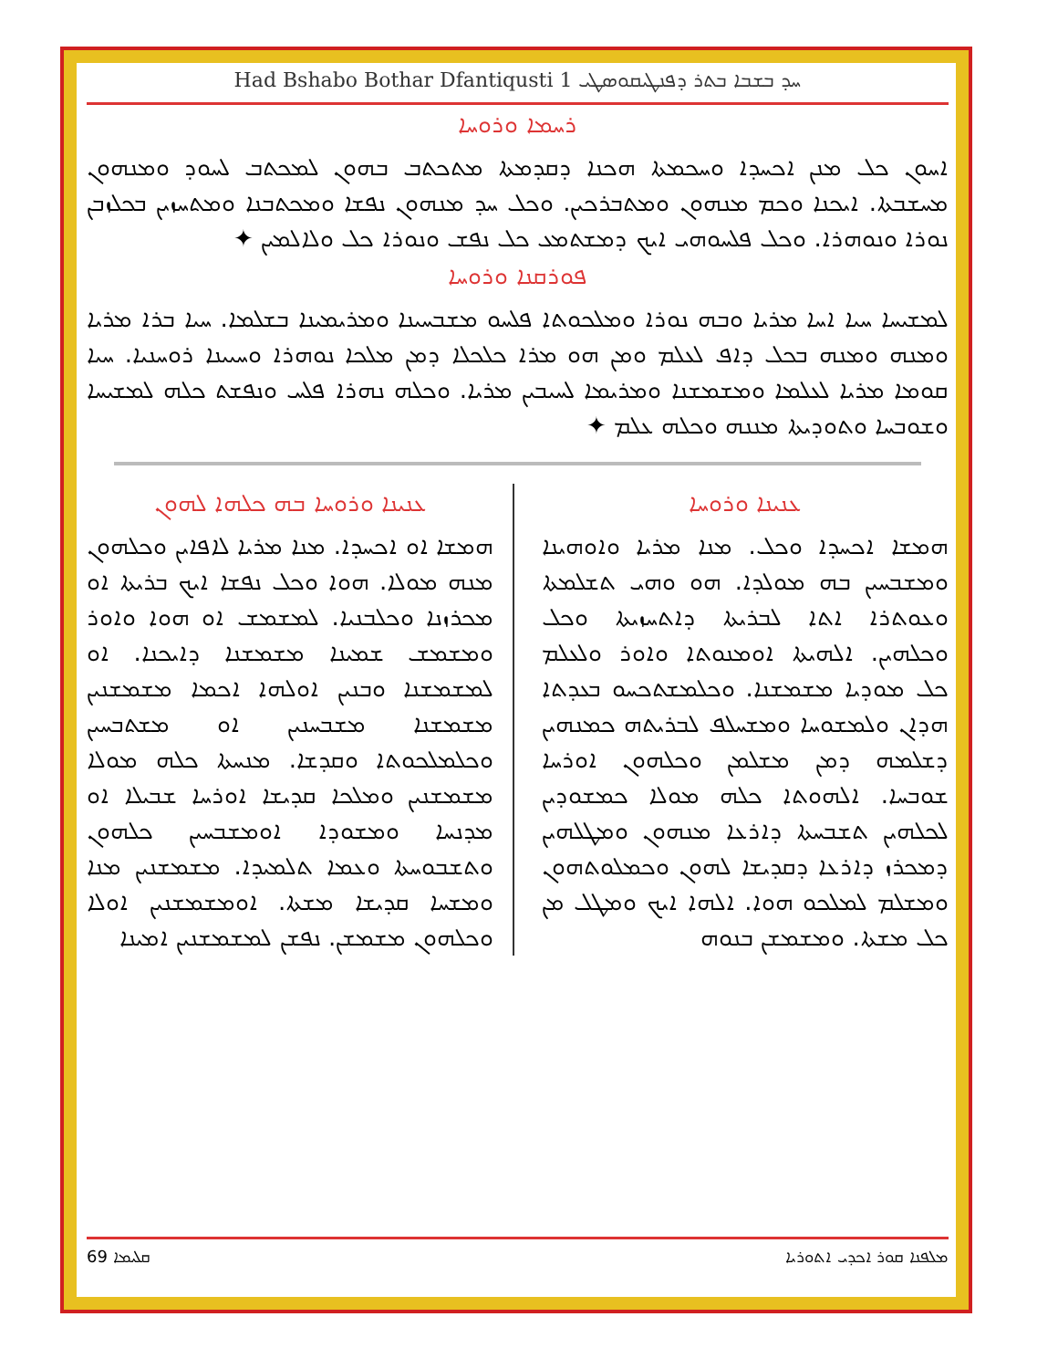Had Bshabo Bothar Dfantiqusti 1 ܚܕ ܒܫܒܐ ܒܬܪ ܕܦܢܛܝܩܘܣܛܝ
ܪܚܡܐ ܘܪܘܚܐ
ܐܚܘܢ ܟܠ ܡܢܢ ܐܟܚܕܐ ܘܚܟܡܬܐ ܗܟܢܐ ܕܩܕܡܬܐ ܡܬܟܬܒ ܒܗܘܢ ܠܡܟܬܒ ܠܚܘܕ ܘܡܢܗܘܢ ܡܚܫܒܬܐ. ܐܝܟܢܐ ܘܟܡ ܡܢܗܘܢ ܘܡܬܒܪܟܝܢ. ܘܟܠ ܚܕ ܡܢܗܘܢ ܢܦܫܐ ܘܡܟܬܒܢܐ ܘܡܬܚܙܝܢ ܒܟܠܙܒܢ ܢܘܪܐ ܘܢܘܗܪܐ. ܘܟܠ ܦܠܚܘܗܝ ܐܝܟ ܕܡܫܬܡܥ ܟܠ ܢܦܫ ܘܢܘܪܐ ܟܠ ܘܠܐܠܡܝܢ ✦
ܦܘܪܩܢܐ ܘܪܘܚܐ
ܠܡܫܝܚܐ ܚܝܐ ܐܚܐ ܡܪܝܐ ܘܒܗ ܢܘܪܐ ܘܡܠܟܘܬܐ ܦܠܚܘ ܡܫܒܚܝܢܐ ܘܡܪܝܡܝܢܐ ܒܫܠܡܐ. ܚܝܐ ܒܪܐ ܡܪܝܐ ܘܡܢܗ ܘܡܢܗ ܒܟܠ ܕܐܦ ܠܥܠܡ ܘܡܢ ܗܘ ܡܪܐ ܟܠܟܠܐ ܕܡܢ ܡܠܟܐ ܢܘܗܪܐ ܘܚܝܝܢܐ ܪܘܚܢܝܐ. ܚܝܐ ܩܘܡܐ ܡܪܝܐ ܠܥܠܡܐ ܘܡܫܡܫܢܐ ܘܡܪܝܡܐ ܠܚܝܒܝܢ ܡܪܝܐ. ܘܟܠܗ ܢܗܪܐ ܦܠܚ ܘܢܦܫܬ ܟܠܗ ܠܡܫܝܚܐ ܘܫܘܒܚܐ ܘܬܘܕܝܬܐ ܡܢܢܗ ܘܟܠܗ ܥܠܡ ✦
ܥܢܝܢܐ ܘܪܘܚܐ
ܗܡܫܐ ܐܟܚܕܐ ܘܟܠ. ܡܢܐ ܡܪܝܐ ܘܐܘܗܝܢܐ ܘܡܫܒܚܝܢ ܒܗ ܡܘܠܕܐ. ܗܘ ܘܗܝ ܬܫܠܡܬܐ ܘܥܘܬܪܐ ܐܬܐ ܠܒܪܝܬܐ ܕܐܬܚܙܝܬܐ ܘܟܠ ܘܟܠܗܝܢ. ܐܠܗܝܬܐ ܐܘܡܢܘܬܐ ܘܐܘܪ ܘܠܥܠܡ ܟܠ ܡܘܕܝܐ ܡܫܡܫܢܐ. ܘܟܠܡܫܬܟܚܘ ܒܥܕܬܐ ܗܕܐܢ ܘܠܡܫܘܚܐ ܘܡܫܚܠܦ ܠܒܪܝܬܗ ܟܡܢܗܝܢ ܕܫܠܡܗ ܕܡܢ ܡܫܠܡܢ ܘܟܠܗܘܢ ܐܘܪܚܐ ܫܘܒܚܐ. ܐܠܗܘܬܐ ܟܠܗ ܡܘܠܐ ܟܡܫܘܕܝܢ ܠܟܠܗܝܢ ܬܫܒܚܬܐ ܕܐܪܥܐ ܡܢܗܘܢ ܘܡܛܠܗܝܢ ܕܡܟܪܙ ܕܐܪܥܐ ܕܩܕܝܫܐ ܠܗܘܢ ܘܟܡܠܘܬܗܘܢ ܘܡܫܠܡ ܠܡܠܟܘ ܗܘܐ. ܐܠܗܐ ܐܝܟ ܘܡܛܠ ܡܢ ܟܠ ܡܫܬܐ. ܘܡܫܡܫܢ ܒܢܘܗ
ܥܢܝܢܐ ܘܪܘܚܐ ܒܗ ܟܠܗܐ ܠܗܘܢ
ܗܡܫܐ ܐܘ ܐܟܚܕܐ. ܡܢܐ ܡܪܝܐ ܠܐܦܐܝܢ ܘܟܠܗܘܢ ܡܢܗ ܡܘܠܐ. ܗܘܐ ܘܟܠ ܢܦܫܐ ܐܝܟ ܒܪܝܬܐ ܐܘ ܡܟܪܙܢܐ ܘܟܠܒܢܝܐ. ܠܡܫܡܫ ܐܘ ܗܘܐ ܘܐܘܪ ܘܡܫܡܫ ܫܡܝܢܐ ܡܫܡܫܢܐ ܕܐܝܟܢܐ. ܐܘ ܠܡܫܡܫܢܐ ܘܒܢܝܢ ܐܘܠܗܐ ܐܟܡܐ ܡܫܡܫܢܝܢ ܡܫܡܫܢܐ ܡܫܒܚܢܝܢ ܐܘ ܡܫܬܒܚܝܢ ܘܟܠܡܠܟܘܬܐ ܘܩܕܫܐ. ܡܢܚܬܐ ܟܠܗ ܡܘܠܐ ܡܫܡܫܢܝܢ ܘܡܠܟܐ ܩܕܝܫܐ ܐܘܪܚܐ ܫܒܝܠܐ ܐܘ ܡܕܢܚܐ ܘܡܫܘܕܐ ܐܘܡܫܒܚܝܢ ܟܠܗܘܢ ܘܬܫܒܘܚܬܐ ܘܥܡܐ ܬܠܡܝܕܐ. ܡܫܡܫܢܝܢ ܡܢܐ ܘܡܫܚܐ ܩܕܝܫܐ ܡܫܬܐ. ܐܘܡܫܡܫܢܝܢ ܐܘܠܐ ܘܟܠܗܘܢ ܡܫܡܫܢ. ܢܦܫܢ ܠܡܫܡܫܢܝܢ ܐܡܝܢܐ
69 ܩܠܝܡܐ ܡܠܦܢܐ ܩܘܪ ܐܟܕܝ ܐܬܘܪܝܐ